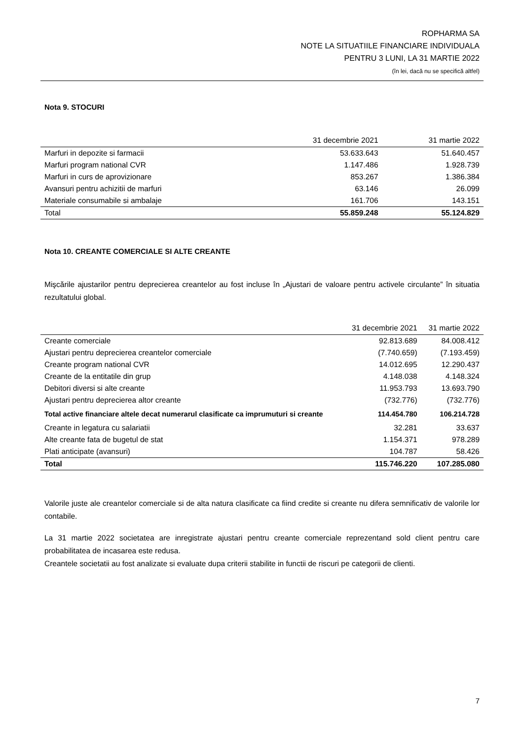ROPHARMA SA
NOTE LA SITUATIILE FINANCIARE INDIVIDUALA
PENTRU 3 LUNI, LA 31 MARTIE 2022
(în lei, dacă nu se specifică altfel)
Nota 9. STOCURI
| | 31 decembrie 2021 | 31 martie 2022 |
| --- | --- | --- |
| Marfuri in depozite si farmacii | 53.633.643 | 51.640.457 |
| Marfuri program national CVR | 1.147.486 | 1.928.739 |
| Marfuri in curs de aprovizionare | 853.267 | 1.386.384 |
| Avansuri pentru achizitii de marfuri | 63.146 | 26.099 |
| Materiale consumabile si ambalaje | 161.706 | 143.151 |
| Total | 55.859.248 | 55.124.829 |
Nota 10. CREANTE COMERCIALE SI ALTE CREANTE
Mişcările ajustarilor pentru deprecierea creantelor au fost incluse în „Ajustari de valoare pentru activele circulante” în situatia rezultatului global.
| | 31 decembrie 2021 | 31 martie 2022 |
| --- | --- | --- |
| Creante comerciale | 92.813.689 | 84.008.412 |
| Ajustari pentru deprecierea creantelor comerciale | (7.740.659) | (7.193.459) |
| Creante program national CVR | 14.012.695 | 12.290.437 |
| Creante de la entitatile din grup | 4.148.038 | 4.148.324 |
| Debitori diversi si alte creante | 11.953.793 | 13.693.790 |
| Ajustari pentru deprecierea altor creante | (732.776) | (732.776) |
| Total active financiare altele decat numerarul clasificate ca imprumuturi si creante | 114.454.780 | 106.214.728 |
| Creante in legatura cu salariatii | 32.281 | 33.637 |
| Alte creante fata de bugetul de stat | 1.154.371 | 978.289 |
| Plati anticipate (avansuri) | 104.787 | 58.426 |
| Total | 115.746.220 | 107.285.080 |
Valorile juste ale creantelor comerciale si de alta natura clasificate ca fiind credite si creante nu difera semnificativ de valorile lor contabile.
La 31 martie 2022 societatea are inregistrate ajustari pentru creante comerciale reprezentand sold client pentru care probabilitatea de incasarea este redusa.
Creantele societatii au fost analizate si evaluate dupa criterii stabilite in functii de riscuri pe categorii de clienti.
7